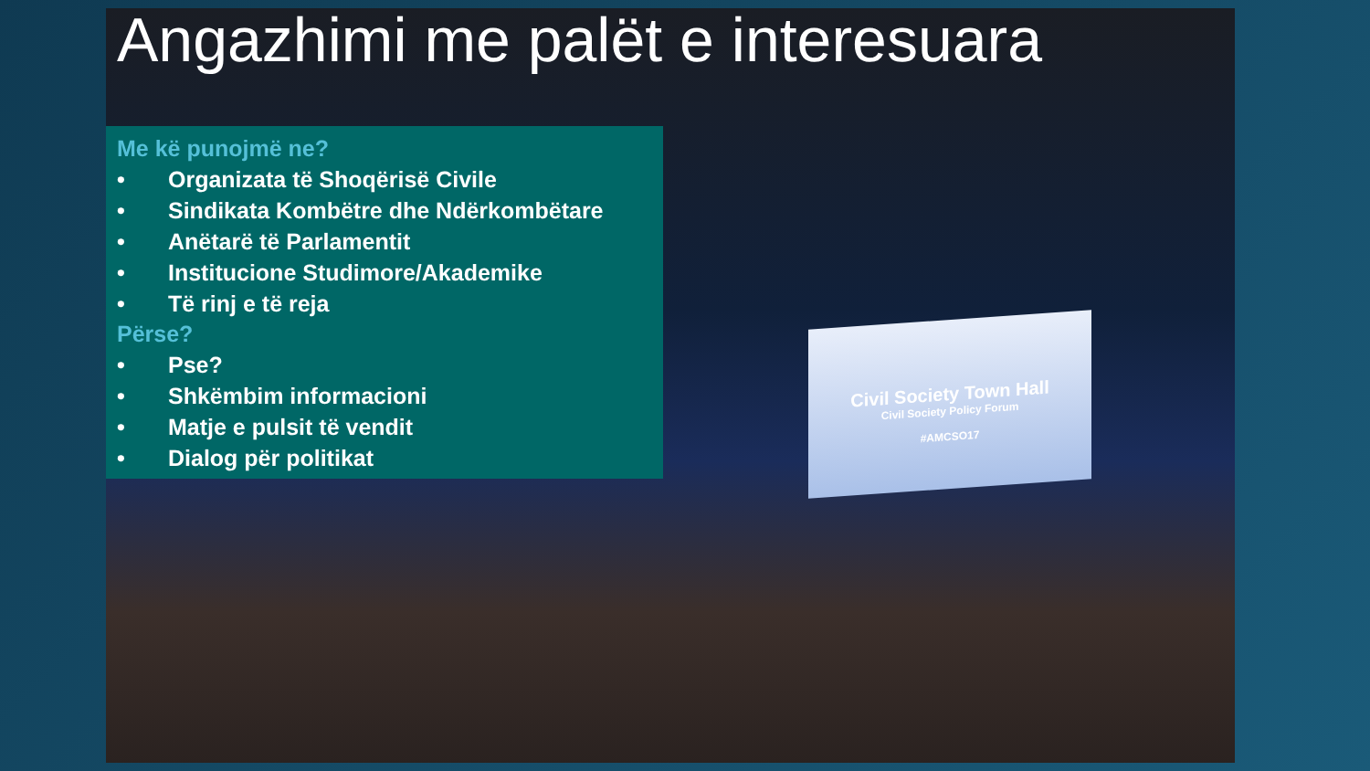Civil Society Town Hall
Civil Society Policy Forum
#AMCSO17
Angazhimi me palët e interesuara
Me kë punojmë ne?
• Organizata të Shoqërisë Civile
• Sindikata Kombëtre dhe Ndërkombëtare
• Anëtarë të Parlamentit
• Institucione Studimore/Akademike
• Të rinj e të reja
Përse?
• Pse?
• Shkëmbim informacioni
• Matje e pulsit të vendit
• Dialog për politikat